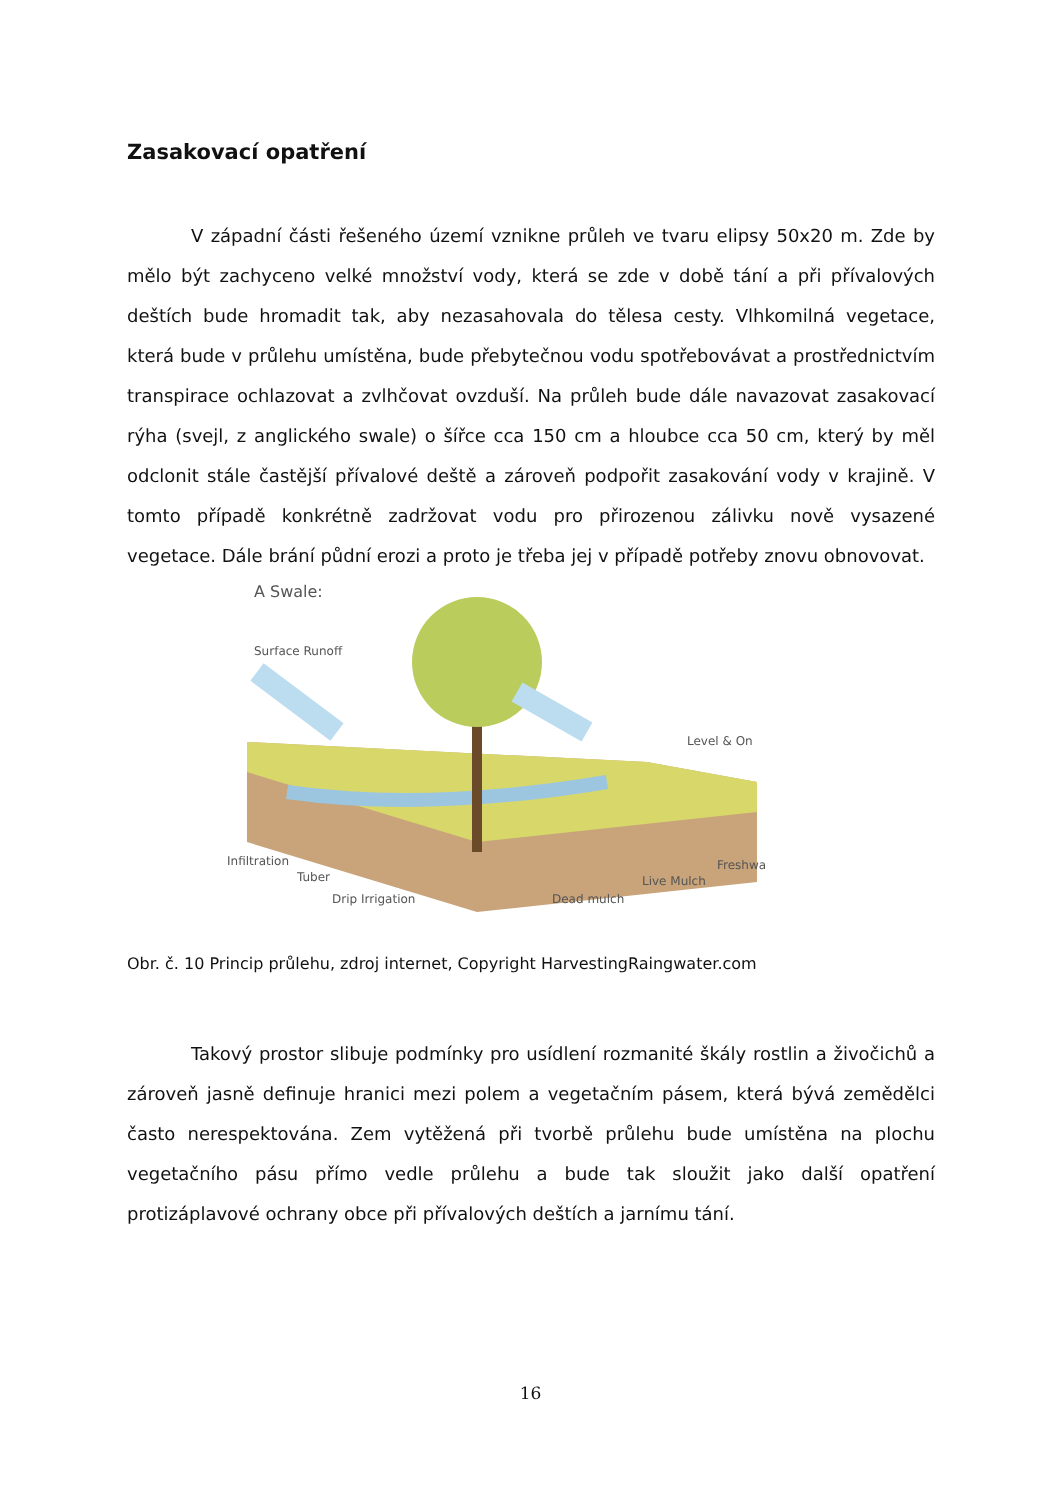Zasakovací opatření
V západní části řešeného území vznikne průleh ve tvaru elipsy 50x20 m. Zde by mělo být zachyceno velké množství vody, která se zde v době tání a při přívalových deštích bude hromadit tak, aby nezasahovala do tělesa cesty. Vlhkomilná vegetace, která bude v průlehu umístěna, bude přebytečnou vodu spotřebovávat a prostřednictvím transpirace ochlazovat a zvlhčovat ovzduší. Na průleh bude dále navazovat zasakovací rýha (svejl, z anglického swale) o šířce cca 150 cm a hloubce cca 50 cm, který by měl odclonit stále častější přívalové deště a zároveň podpořit zasakování vody v krajině. V tomto případě konkrétně zadržovat vodu pro přirozenou zálivku nově vysazené vegetace. Dále brání půdní erozi a proto je třeba jej v případě potřeby znovu obnovovat.
A Swale:
Surface Runoff
Level & On
Infiltration
Tuber
Drip Irrigation Dead mulch
Live Mulch
Freshwa
Obr. č. 10 Princip průlehu, zdroj internet, Copyright HarvestingRaingwater.com
Takový prostor slibuje podmínky pro usídlení rozmanité škály rostlin a živočichů a zároveň jasně definuje hranici mezi polem a vegetačním pásem, která bývá zemědělci často nerespektována. Zem vytěžená při tvorbě průlehu bude umístěna na plochu vegetačního pásu přímo vedle průlehu a bude tak sloužit jako další opatření protizáplavové ochrany obce při přívalových deštích a jarnímu tání.
16